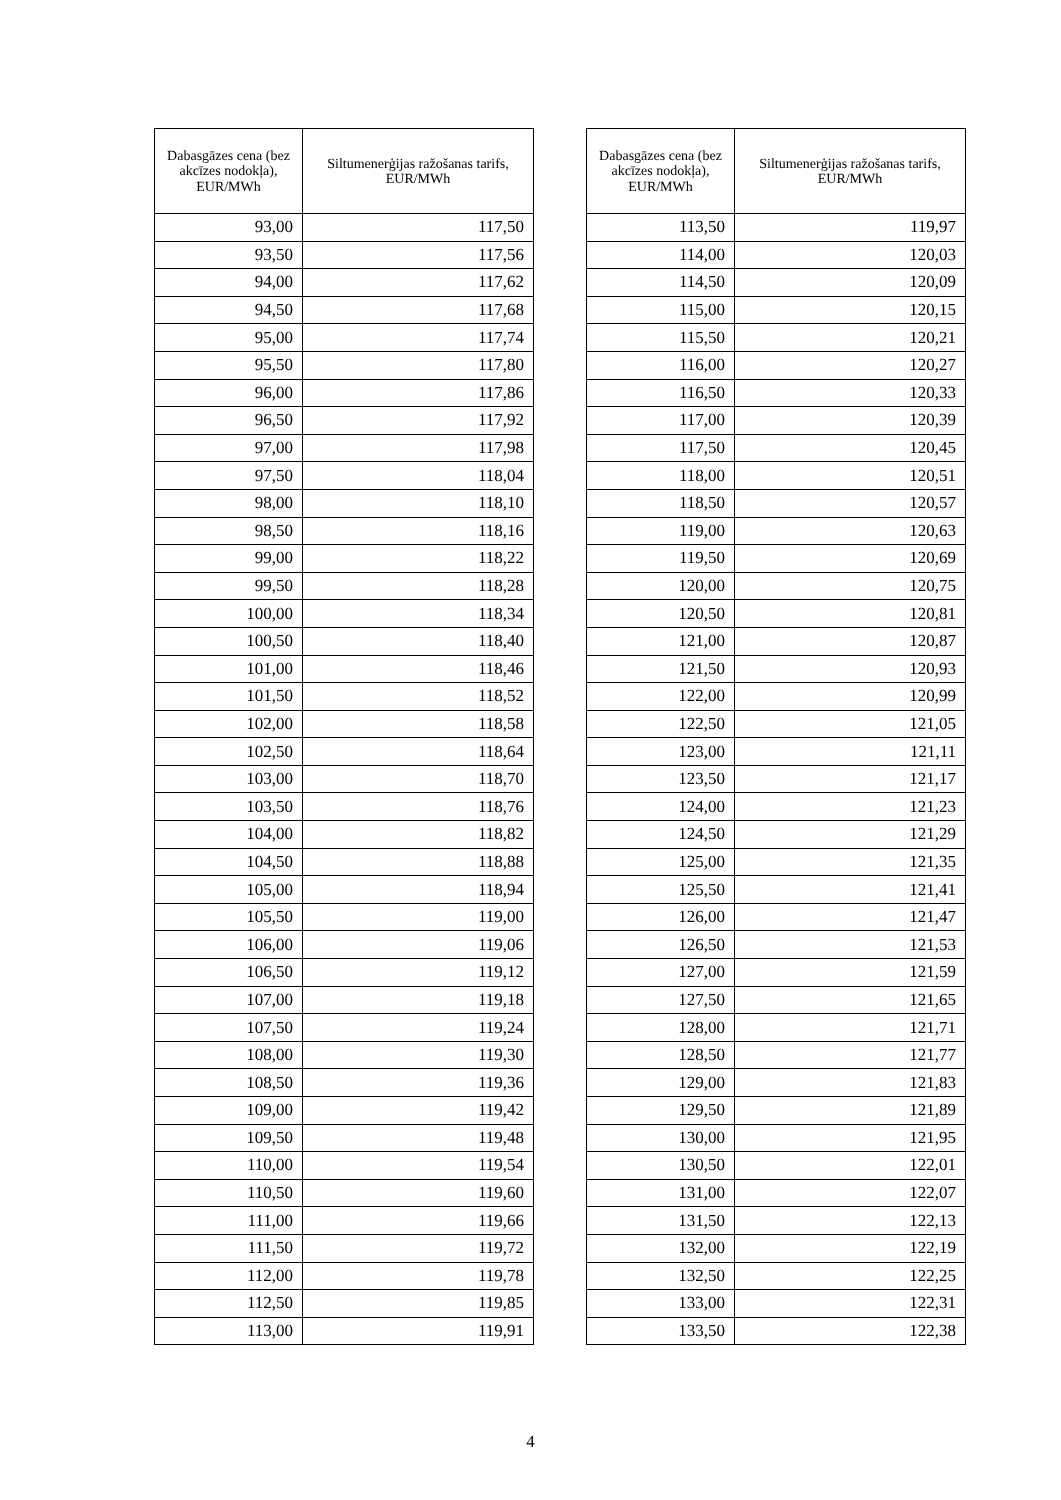| Dabasgāzes cena (bez akcīzes nodokļa), EUR/MWh | Siltumenerģijas ražošanas tarifs, EUR/MWh |
| --- | --- |
| 93,00 | 117,50 |
| 93,50 | 117,56 |
| 94,00 | 117,62 |
| 94,50 | 117,68 |
| 95,00 | 117,74 |
| 95,50 | 117,80 |
| 96,00 | 117,86 |
| 96,50 | 117,92 |
| 97,00 | 117,98 |
| 97,50 | 118,04 |
| 98,00 | 118,10 |
| 98,50 | 118,16 |
| 99,00 | 118,22 |
| 99,50 | 118,28 |
| 100,00 | 118,34 |
| 100,50 | 118,40 |
| 101,00 | 118,46 |
| 101,50 | 118,52 |
| 102,00 | 118,58 |
| 102,50 | 118,64 |
| 103,00 | 118,70 |
| 103,50 | 118,76 |
| 104,00 | 118,82 |
| 104,50 | 118,88 |
| 105,00 | 118,94 |
| 105,50 | 119,00 |
| 106,00 | 119,06 |
| 106,50 | 119,12 |
| 107,00 | 119,18 |
| 107,50 | 119,24 |
| 108,00 | 119,30 |
| 108,50 | 119,36 |
| 109,00 | 119,42 |
| 109,50 | 119,48 |
| 110,00 | 119,54 |
| 110,50 | 119,60 |
| 111,00 | 119,66 |
| 111,50 | 119,72 |
| 112,00 | 119,78 |
| 112,50 | 119,85 |
| 113,00 | 119,91 |
| Dabasgāzes cena (bez akcīzes nodokļa), EUR/MWh | Siltumenerģijas ražošanas tarifs, EUR/MWh |
| --- | --- |
| 113,50 | 119,97 |
| 114,00 | 120,03 |
| 114,50 | 120,09 |
| 115,00 | 120,15 |
| 115,50 | 120,21 |
| 116,00 | 120,27 |
| 116,50 | 120,33 |
| 117,00 | 120,39 |
| 117,50 | 120,45 |
| 118,00 | 120,51 |
| 118,50 | 120,57 |
| 119,00 | 120,63 |
| 119,50 | 120,69 |
| 120,00 | 120,75 |
| 120,50 | 120,81 |
| 121,00 | 120,87 |
| 121,50 | 120,93 |
| 122,00 | 120,99 |
| 122,50 | 121,05 |
| 123,00 | 121,11 |
| 123,50 | 121,17 |
| 124,00 | 121,23 |
| 124,50 | 121,29 |
| 125,00 | 121,35 |
| 125,50 | 121,41 |
| 126,00 | 121,47 |
| 126,50 | 121,53 |
| 127,00 | 121,59 |
| 127,50 | 121,65 |
| 128,00 | 121,71 |
| 128,50 | 121,77 |
| 129,00 | 121,83 |
| 129,50 | 121,89 |
| 130,00 | 121,95 |
| 130,50 | 122,01 |
| 131,00 | 122,07 |
| 131,50 | 122,13 |
| 132,00 | 122,19 |
| 132,50 | 122,25 |
| 133,00 | 122,31 |
| 133,50 | 122,38 |
4